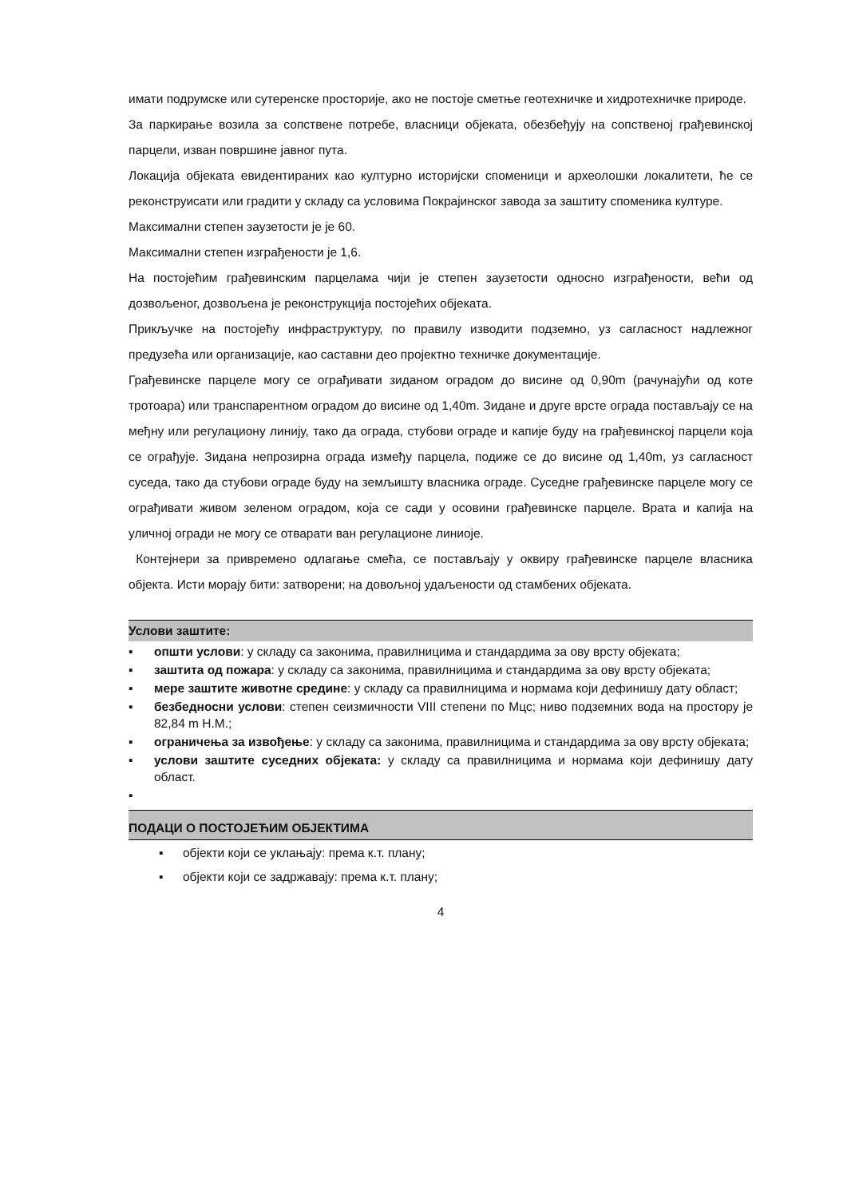имати подрумске или сутеренске просторије, ако не постоје сметње геотехничке и хидротехничке природе.
За паркирање возила за сопствене потребе, власници објеката, обезбеђују на сопственој грађевинској парцели, изван површине јавног пута.
Локација објеката евидентираних као културно историјски споменици и археолошки локалитети, ће се реконструисати или градити у складу са условима Покрајинског завода за заштиту споменика културе.
Максимални степен заузетости је је 60.
Максимални степен изграђености је 1,6.
На постојећим грађевинским парцелама чији је степен заузетости односно изграђености, већи од дозвољеног, дозвољена је реконструкција постојећих објеката.
Прикључке на постојећу инфраструктуру, по правилу изводити подземно, уз сагласност надлежног предузећа или организације, као саставни део пројектно техничке документације.
Грађевинске парцеле могу се ограђивати зиданом оградом до висине од 0,90m (рачунајући од коте тротоара) или транспарентном оградом до висине од 1,40m. Зидане и друге врсте ограда постављају се на међну или регулациону линију, тако да ограда, стубови ограде и капије буду на грађевинској парцели која се ограђује. Зидана непрозирна ограда између парцела, подиже се до висине од 1,40m, уз сагласност суседа, тако да стубови ограде буду на земљишту власника ограде. Суседне грађевинске парцеле могу се ограђивати живом зеленом оградом, која се сади у осовини грађевинске парцеле. Врата и капија на уличној огради не могу се отварати ван регулационе линиоје.
Контејнери за привремено одлагање смећа, се постављају у оквиру грађевинске парцеле власника објекта. Исти морају бити: затворени; на довољној удаљености од стамбених објеката.
Услови заштите:
▪ општи услови: у складу са законима, правилницима и стандардима за ову врсту објеката;
▪ заштита од пожара: у складу са законима, правилницима и стандардима за ову врсту објеката;
▪ мере заштите животне средине: у складу са правилницима и нормама који дефинишу дату област;
▪ безбедносни услови: степен сеизмичности VIII степени по Мцс; ниво подземних вода на простору је 82,84 m Н.М.;
▪ ограничења за извођење: у складу са законима, правилницима и стандардима за ову врсту објеката;
▪ услови заштите суседних објеката: у складу са правилницима и нормама који дефинишу дату област.
▪
ПОДАЦИ О ПОСТОЈЕЋИМ ОБЈЕКТИМА
▪ објекти који се уклањају: према к.т. плану;
▪ објекти који се задржавају: према к.т. плану;
4